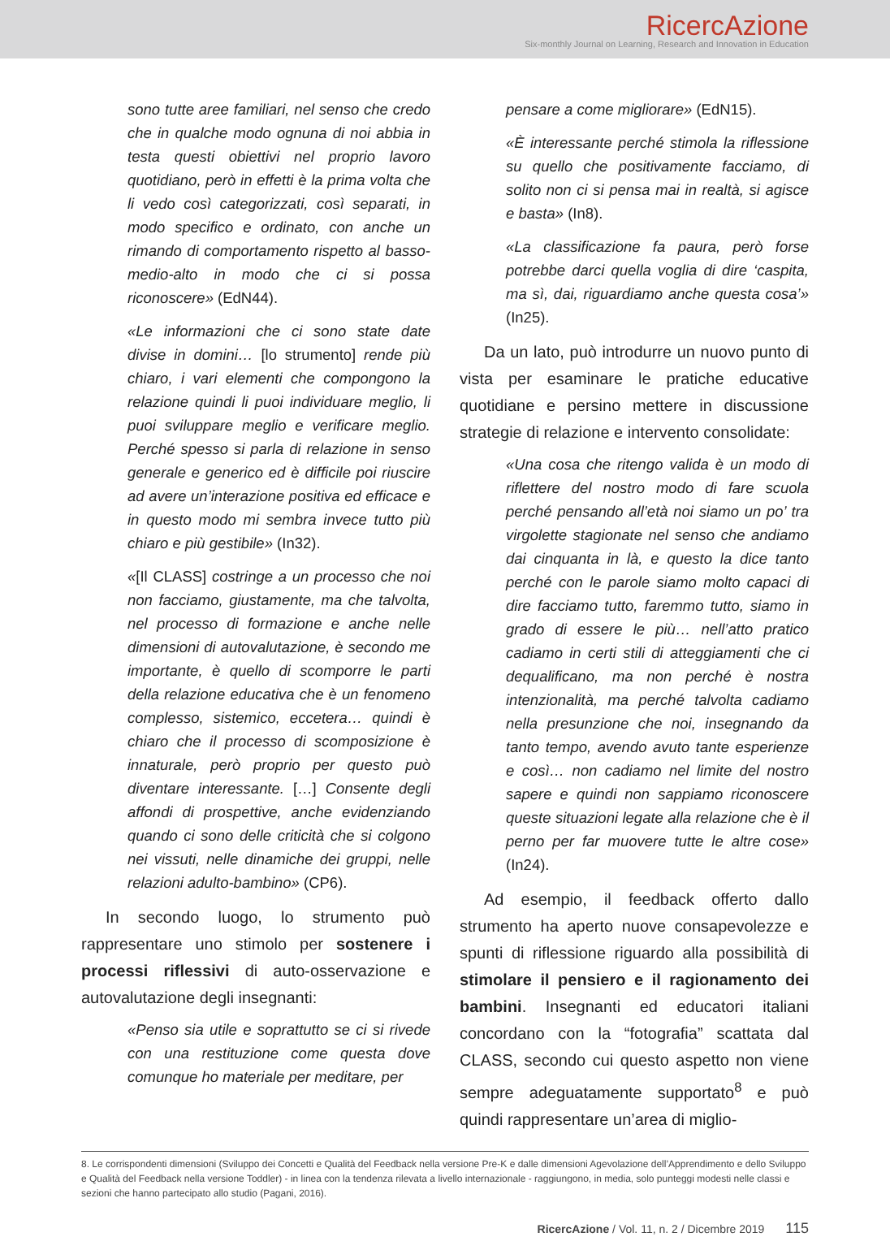RicercAzione
Six-monthly Journal on Learning, Research and Innovation in Education
sono tutte aree familiari, nel senso che credo che in qualche modo ognuna di noi abbia in testa questi obiettivi nel proprio lavoro quotidiano, però in effetti è la prima volta che li vedo così categorizzati, così separati, in modo specifico e ordinato, con anche un rimando di comportamento rispetto al basso-medio-alto in modo che ci si possa riconoscere» (EdN44).
«Le informazioni che ci sono state date divise in domini… [lo strumento] rende più chiaro, i vari elementi che compongono la relazione quindi li puoi individuare meglio, li puoi sviluppare meglio e verificare meglio. Perché spesso si parla di relazione in senso generale e generico ed è difficile poi riuscire ad avere un’interazione positiva ed efficace e in questo modo mi sembra invece tutto più chiaro e più gestibile» (In32).
«[Il CLASS] costringe a un processo che noi non facciamo, giustamente, ma che talvolta, nel processo di formazione e anche nelle dimensioni di autovalutazione, è secondo me importante, è quello di scomporre le parti della relazione educativa che è un fenomeno complesso, sistemico, eccetera… quindi è chiaro che il processo di scomposizione è innaturale, però proprio per questo può diventare interessante. […] Consente degli affondi di prospettive, anche evidenziando quando ci sono delle criticità che si colgono nei vissuti, nelle dinamiche dei gruppi, nelle relazioni adulto-bambino» (CP6).
In secondo luogo, lo strumento può rappresentare uno stimolo per sostenere i processi riflessivi di auto-osservazione e autovalutazione degli insegnanti:
«Penso sia utile e soprattutto se ci si rivede con una restituzione come questa dove comunque ho materiale per meditare, per
pensare a come migliorare» (EdN15).
«È interessante perché stimola la riflessione su quello che positivamente facciamo, di solito non ci si pensa mai in realtà, si agisce e basta» (In8).
«La classificazione fa paura, però forse potrebbe darci quella voglia di dire ‘caspita, ma sì, dai, riguardiamo anche questa cosa’» (In25).
Da un lato, può introdurre un nuovo punto di vista per esaminare le pratiche educative quotidiane e persino mettere in discussione strategie di relazione e intervento consolidate:
«Una cosa che ritengo valida è un modo di riflettere del nostro modo di fare scuola perché pensando all’età noi siamo un po’ tra virgolette stagionate nel senso che andiamo dai cinquanta in là, e questo la dice tanto perché con le parole siamo molto capaci di dire facciamo tutto, faremmo tutto, siamo in grado di essere le più… nell’atto pratico cadiamo in certi stili di atteggiamenti che ci dequalificano, ma non perché è nostra intenzionalità, ma perché talvolta cadiamo nella presunzione che noi, insegnando da tanto tempo, avendo avuto tante esperienze e così… non cadiamo nel limite del nostro sapere e quindi non sappiamo riconoscere queste situazioni legate alla relazione che è il perno per far muovere tutte le altre cose» (In24).
Ad esempio, il feedback offerto dallo strumento ha aperto nuove consapevolezze e spunti di riflessione riguardo alla possibilità di stimolare il pensiero e il ragionamento dei bambini. Insegnanti ed educatori italiani concordano con la “fotografia” scattata dal CLASS, secondo cui questo aspetto non viene sempre adeguatamente supportato<sup>8</sup> e può quindi rappresentare un’area di miglio-
8. Le corrispondenti dimensioni (Sviluppo dei Concetti e Qualità del Feedback nella versione Pre-K e dalle dimensioni Agevolazione dell’Apprendimento e dello Sviluppo e Qualità del Feedback nella versione Toddler) - in linea con la tendenza rilevata a livello internazionale - raggiungono, in media, solo punteggi modesti nelle classi e sezioni che hanno partecipato allo studio (Pagani, 2016).
RicercAzione / Vol. 11, n. 2 / Dicembre 2019 115